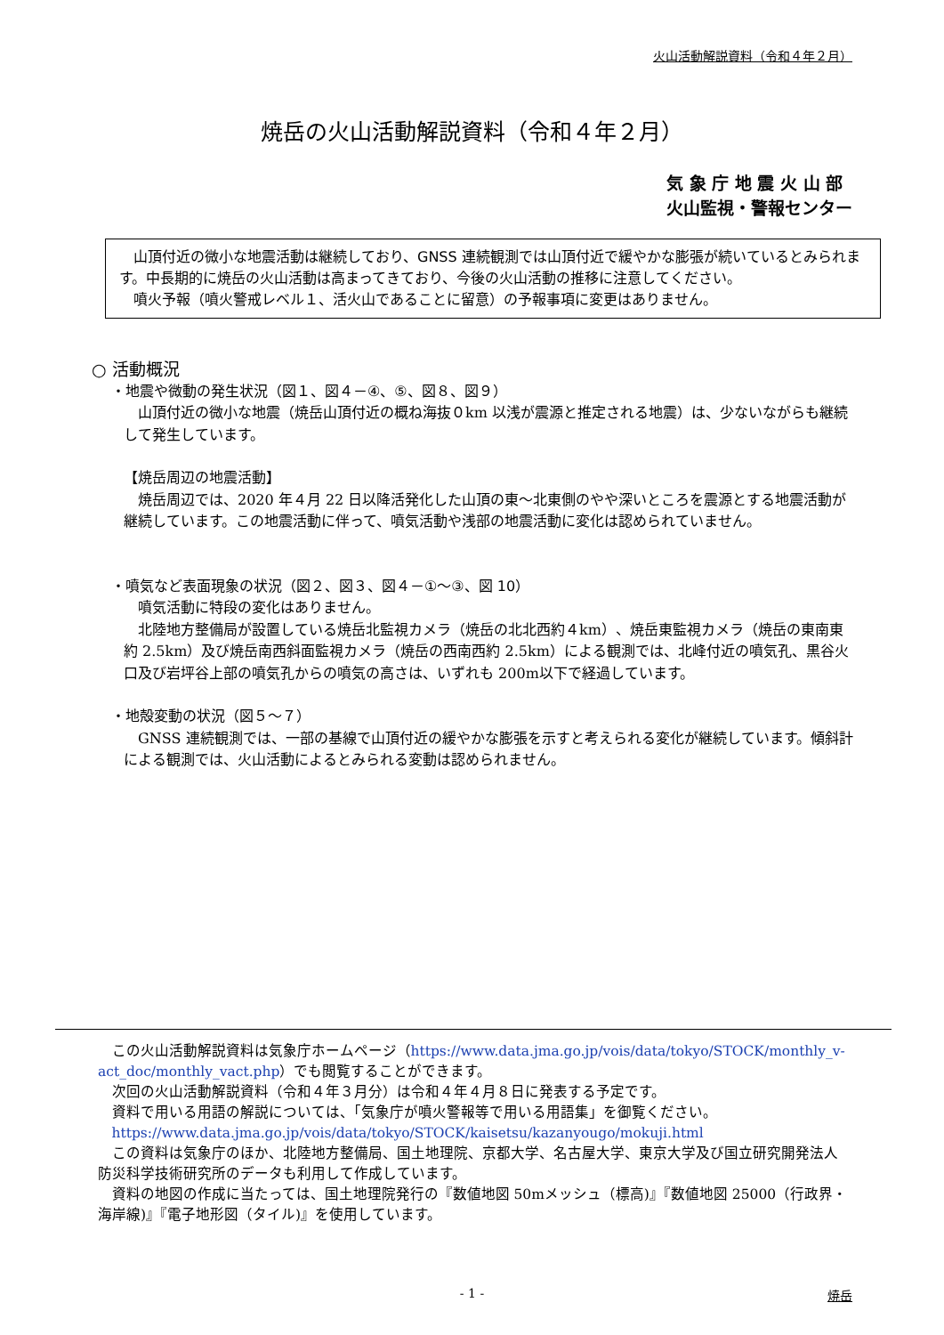火山活動解説資料（令和４年２月）
焼岳の火山活動解説資料（令和４年２月）
気 象 庁 地 震 火 山 部
火山監視・警報センター
　山頂付近の微小な地震活動は継続しており、GNSS 連続観測では山頂付近で緩やかな膨張が続いているとみられます。中長期的に焼岳の火山活動は高まってきており、今後の火山活動の推移に注意してください。
　噴火予報（噴火警戒レベル１、活火山であることに留意）の予報事項に変更はありません。
○ 活動概況
・地震や微動の発生状況（図１、図４－④、⑤、図８、図９）
山頂付近の微小な地震（焼岳山頂付近の概ね海抜０km 以浅が震源と推定される地震）は、少ないながらも継続して発生しています。
【焼岳周辺の地震活動】
焼岳周辺では、2020 年４月 22 日以降活発化した山頂の東～北東側のやや深いところを震源とする地震活動が継続しています。この地震活動に伴って、噴気活動や浅部の地震活動に変化は認められていません。
・噴気など表面現象の状況（図２、図３、図４－①～③、図 10）
噴気活動に特段の変化はありません。
北陸地方整備局が設置している焼岳北監視カメラ（焼岳の北北西約４km）、焼岳東監視カメラ（焼岳の東南東約 2.5km）及び焼岳南西斜面監視カメラ（焼岳の西南西約 2.5km）による観測では、北峰付近の噴気孔、黒谷火口及び岩坪谷上部の噴気孔からの噴気の高さは、いずれも 200m以下で経過しています。
・地殻変動の状況（図５～７）
GNSS 連続観測では、一部の基線で山頂付近の緩やかな膨張を示すと考えられる変化が継続しています。傾斜計による観測では、火山活動によるとみられる変動は認められません。
この火山活動解説資料は気象庁ホームページ（https://www.data.jma.go.jp/vois/data/tokyo/STOCK/monthly_v-act_doc/monthly_vact.php）でも閲覧することができます。
次回の火山活動解説資料（令和４年３月分）は令和４年４月８日に発表する予定です。
資料で用いる用語の解説については、「気象庁が噴火警報等で用いる用語集」を御覧ください。
https://www.data.jma.go.jp/vois/data/tokyo/STOCK/kaisetsu/kazanyougo/mokuji.html
この資料は気象庁のほか、北陸地方整備局、国土地理院、京都大学、名古屋大学、東京大学及び国立研究開発法人防災科学技術研究所のデータも利用して作成しています。
資料の地図の作成に当たっては、国土地理院発行の『数値地図 50mメッシュ（標高)』『数値地図 25000（行政界・海岸線)』『電子地形図（タイル)』を使用しています。
- 1 - 焼岳